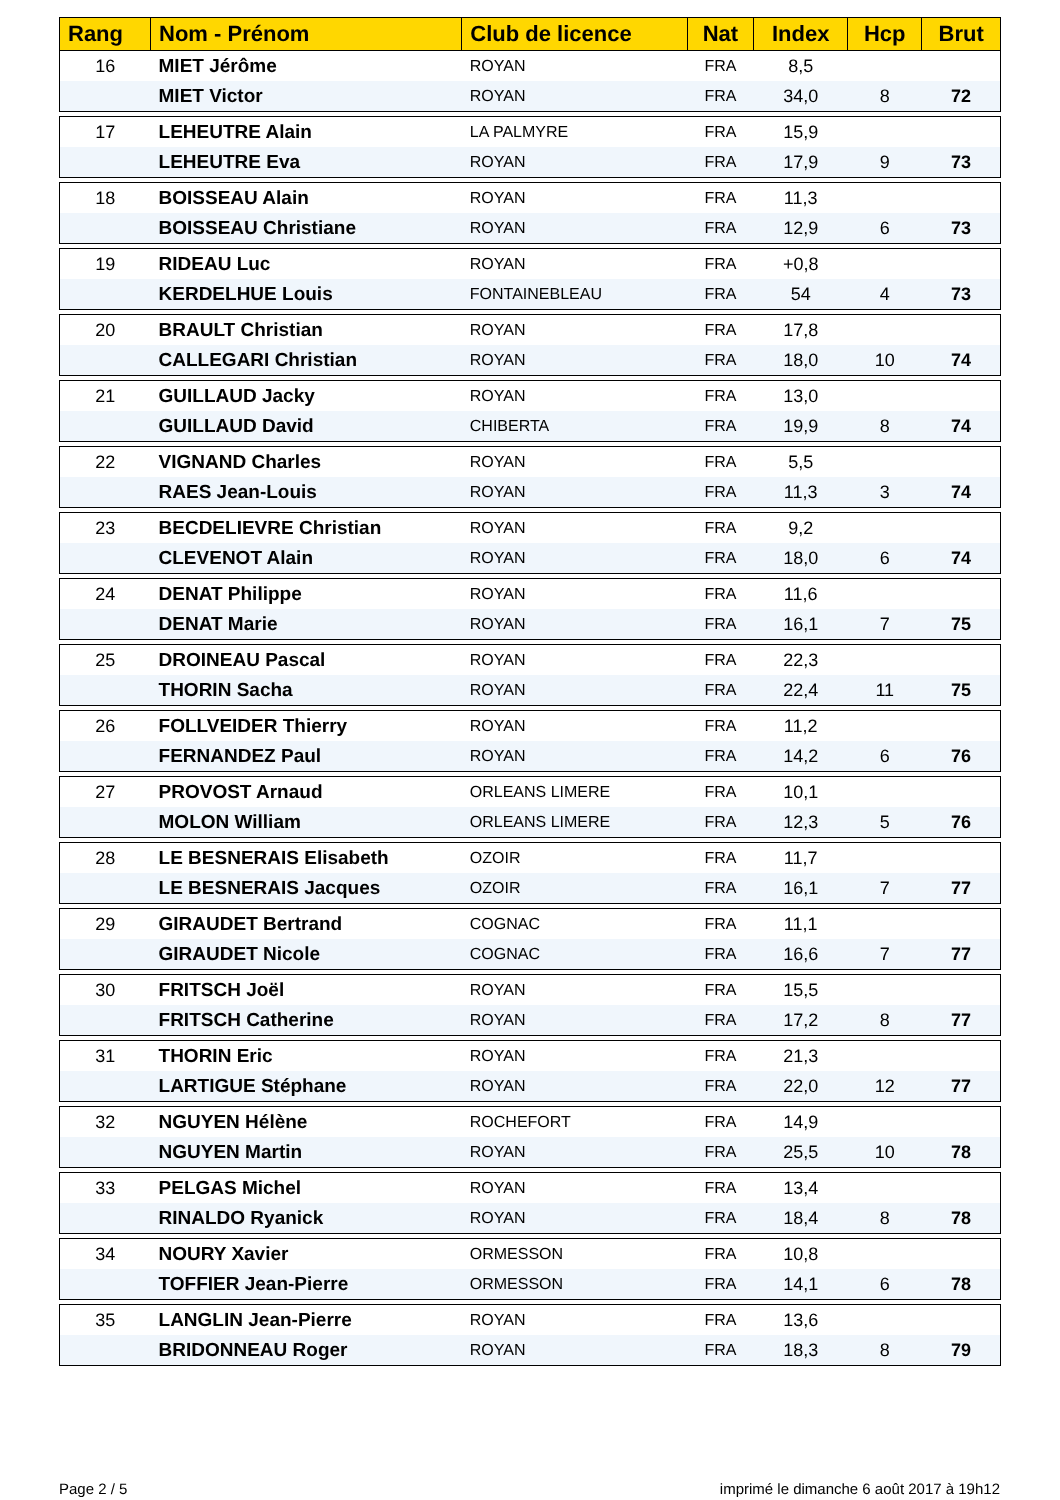| Rang | Nom - Prénom | Club de licence | Nat | Index | Hcp | Brut |
| --- | --- | --- | --- | --- | --- | --- |
| 16 | MIET Jérôme | ROYAN | FRA | 8,5 | | |
| | MIET Victor | ROYAN | FRA | 34,0 | 8 | 72 |
| 17 | LEHEUTRE Alain | LA PALMYRE | FRA | 15,9 | | |
| | LEHEUTRE Eva | ROYAN | FRA | 17,9 | 9 | 73 |
| 18 | BOISSEAU Alain | ROYAN | FRA | 11,3 | | |
| | BOISSEAU Christiane | ROYAN | FRA | 12,9 | 6 | 73 |
| 19 | RIDEAU Luc | ROYAN | FRA | +0,8 | | |
| | KERDELHUE Louis | FONTAINEBLEAU | FRA | 54 | 4 | 73 |
| 20 | BRAULT Christian | ROYAN | FRA | 17,8 | | |
| | CALLEGARI Christian | ROYAN | FRA | 18,0 | 10 | 74 |
| 21 | GUILLAUD Jacky | ROYAN | FRA | 13,0 | | |
| | GUILLAUD David | CHIBERTA | FRA | 19,9 | 8 | 74 |
| 22 | VIGNAND Charles | ROYAN | FRA | 5,5 | | |
| | RAES Jean-Louis | ROYAN | FRA | 11,3 | 3 | 74 |
| 23 | BECDELIEVRE Christian | ROYAN | FRA | 9,2 | | |
| | CLEVENOT Alain | ROYAN | FRA | 18,0 | 6 | 74 |
| 24 | DENAT Philippe | ROYAN | FRA | 11,6 | | |
| | DENAT Marie | ROYAN | FRA | 16,1 | 7 | 75 |
| 25 | DROINEAU Pascal | ROYAN | FRA | 22,3 | | |
| | THORIN Sacha | ROYAN | FRA | 22,4 | 11 | 75 |
| 26 | FOLLVEIDER Thierry | ROYAN | FRA | 11,2 | | |
| | FERNANDEZ Paul | ROYAN | FRA | 14,2 | 6 | 76 |
| 27 | PROVOST Arnaud | ORLEANS LIMERE | FRA | 10,1 | | |
| | MOLON William | ORLEANS LIMERE | FRA | 12,3 | 5 | 76 |
| 28 | LE BESNERAIS Elisabeth | OZOIR | FRA | 11,7 | | |
| | LE BESNERAIS Jacques | OZOIR | FRA | 16,1 | 7 | 77 |
| 29 | GIRAUDET Bertrand | COGNAC | FRA | 11,1 | | |
| | GIRAUDET Nicole | COGNAC | FRA | 16,6 | 7 | 77 |
| 30 | FRITSCH Joël | ROYAN | FRA | 15,5 | | |
| | FRITSCH Catherine | ROYAN | FRA | 17,2 | 8 | 77 |
| 31 | THORIN Eric | ROYAN | FRA | 21,3 | | |
| | LARTIGUE Stéphane | ROYAN | FRA | 22,0 | 12 | 77 |
| 32 | NGUYEN Hélène | ROCHEFORT | FRA | 14,9 | | |
| | NGUYEN Martin | ROYAN | FRA | 25,5 | 10 | 78 |
| 33 | PELGAS Michel | ROYAN | FRA | 13,4 | | |
| | RINALDO Ryanick | ROYAN | FRA | 18,4 | 8 | 78 |
| 34 | NOURY Xavier | ORMESSON | FRA | 10,8 | | |
| | TOFFIER Jean-Pierre | ORMESSON | FRA | 14,1 | 6 | 78 |
| 35 | LANGLIN Jean-Pierre | ROYAN | FRA | 13,6 | | |
| | BRIDONNEAU Roger | ROYAN | FRA | 18,3 | 8 | 79 |
Page 2 / 5
imprimé le dimanche 6 août 2017 à 19h12